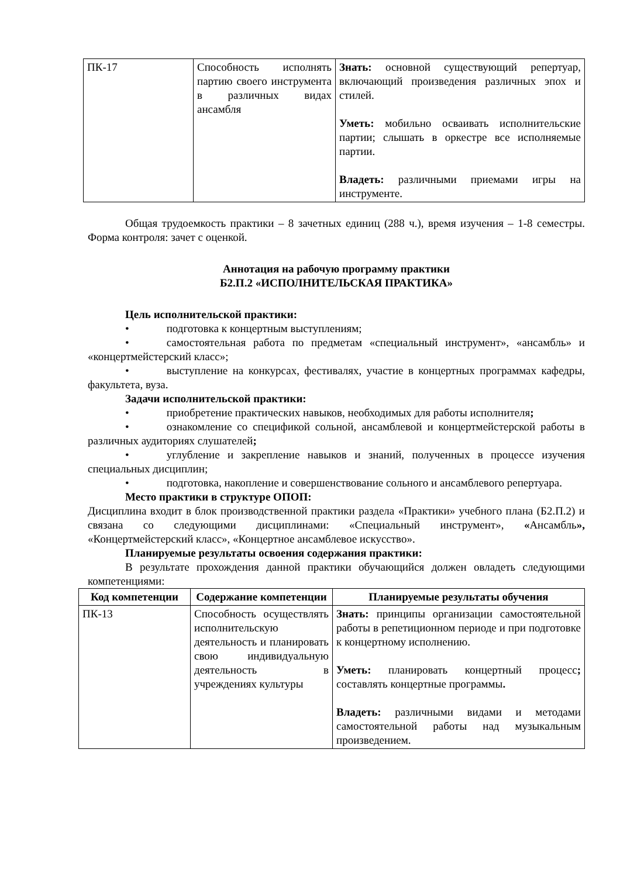| ПК-17 | Способность исполнять партию своего инструмента в различных видах ансамбля | Знать: основной существующий репертуар, включающий произведения различных эпох и стилей. Уметь: мобильно осваивать исполнительские партии; слышать в оркестре все исполняемые партии. Владеть: различными приемами игры на инструменте. |
Общая трудоемкость практики – 8 зачетных единиц (288 ч.), время изучения – 1-8 семестры. Форма контроля: зачет с оценкой.
Аннотация на рабочую программу практики
Б2.П.2 «ИСПОЛНИТЕЛЬСКАЯ ПРАКТИКА»
Цель исполнительской практики:
• подготовка к концертным выступлениям;
• самостоятельная работа по предметам «специальный инструмент», «ансамбль» и «концертмейстерский класс»;
• выступление на конкурсах, фестивалях, участие в концертных программах кафедры, факультета, вуза.
Задачи исполнительской практики:
• приобретение практических навыков, необходимых для работы исполнителя;
• ознакомление со спецификой сольной, ансамблевой и концертмейстерской работы в различных аудиториях слушателей;
• углубление и закрепление навыков и знаний, полученных в процессе изучения специальных дисциплин;
• подготовка, накопление и совершенствование сольного и ансамблевого репертуара.
Место практики в структуре ОПОП:
Дисциплина входит в блок производственной практики раздела «Практики» учебного плана (Б2.П.2) и связана со следующими дисциплинами: «Специальный инструмент», «Ансамбль», «Концертмейстерский класс», «Концертное ансамблевое искусство».
Планируемые результаты освоения содержания практики:
В результате прохождения данной практики обучающийся должен овладеть следующими компетенциями:
| Код компетенции | Содержание компетенции | Планируемые результаты обучения |
| --- | --- | --- |
| ПК-13 | Способность осуществлять исполнительскую деятельность и планировать свою индивидуальную деятельность в учреждениях культуры | Знать: принципы организации самостоятельной работы в репетиционном периоде и при подготовке к концертному исполнению. Уметь: планировать концертный процесс ; составлять концертные программы . Владеть: различными видами и методами самостоятельной работы над музыкальным произведением. |